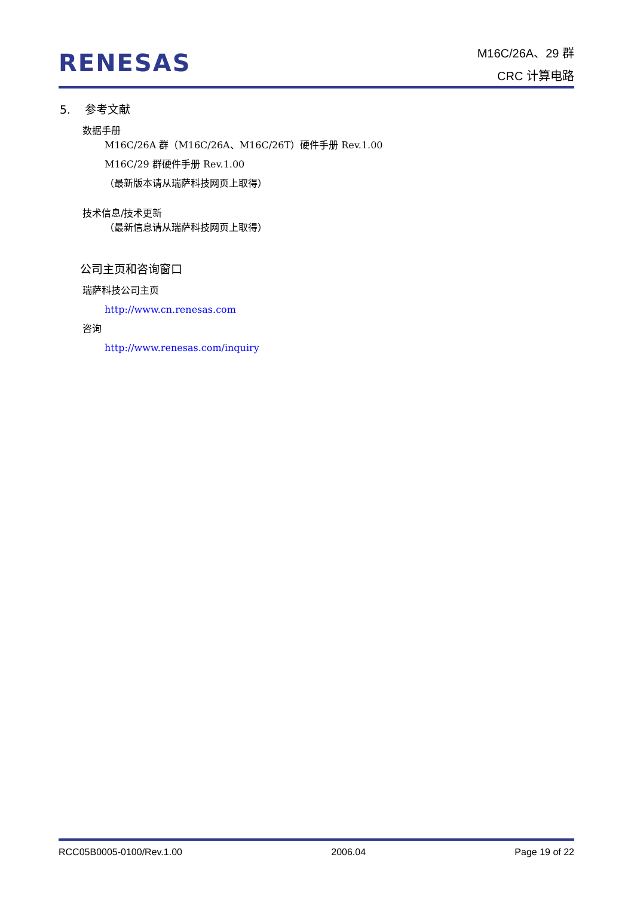RENESAS
M16C/26A、29 群
CRC 计算电路
5. 参考文献
数据手册
M16C/26A 群（M16C/26A、M16C/26T）硬件手册 Rev.1.00
M16C/29 群硬件手册 Rev.1.00
（最新版本请从瑞萨科技网页上取得）
技术信息/技术更新
（最新信息请从瑞萨科技网页上取得）
公司主页和咨询窗口
瑞萨科技公司主页
http://www.cn.renesas.com
咨询
http://www.renesas.com/inquiry
RCC05B0005-0100/Rev.1.00 2006.04 Page 19 of 22